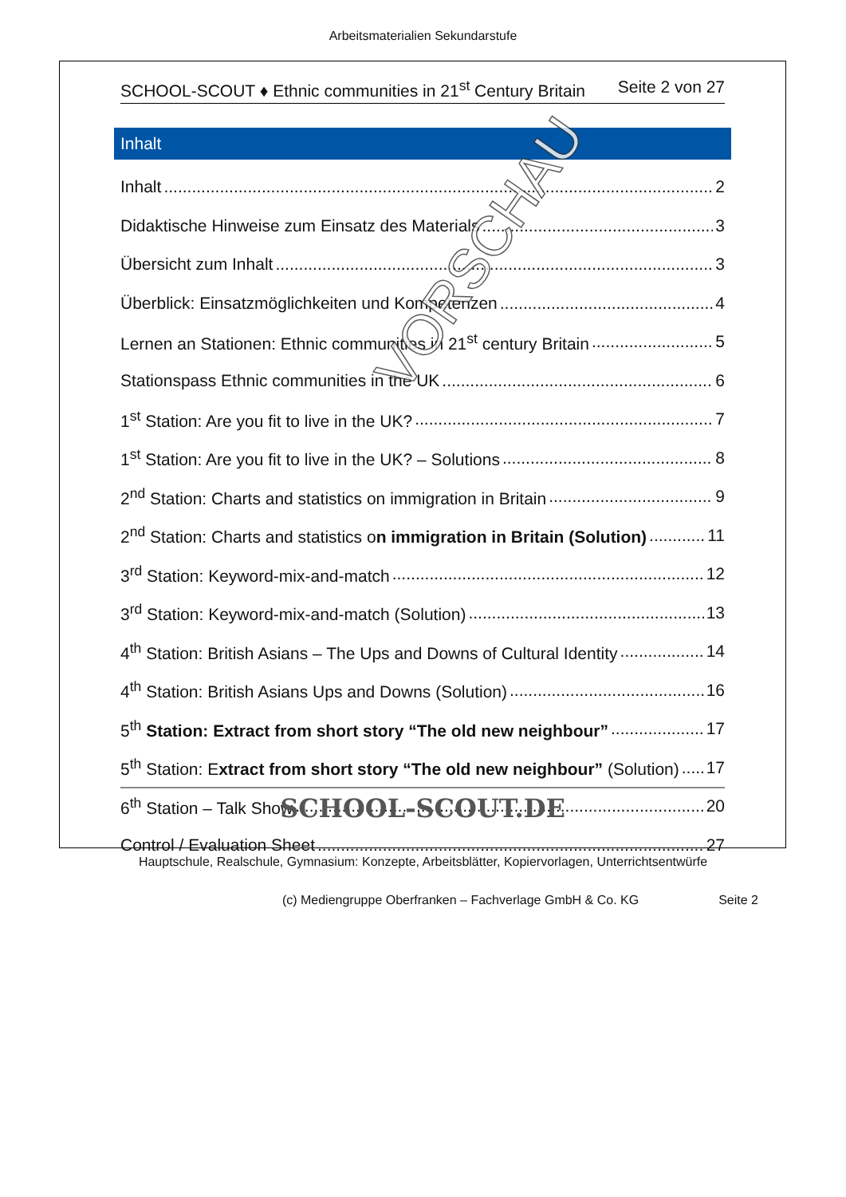Arbeitsmaterialien Sekundarstufe
SCHOOL-SCOUT ♦ Ethnic communities in 21<sup>st</sup> Century Britain Seite 2 von 27
Inhalt
Inhalt 2
Didaktische Hinweise zum Einsatz des Materials 3
Übersicht zum Inhalt 3
Überblick: Einsatzmöglichkeiten und Kompetenzen 4
Lernen an Stationen: Ethnic communities in 21<sup>st</sup> century Britain 5
Stationspass Ethnic communities in the UK 6
1<sup>st</sup> Station: Are you fit to live in the UK? 7
1<sup>st</sup> Station: Are you fit to live in the UK? – Solutions 8
2<sup>nd</sup> Station: Charts and statistics on immigration in Britain 9
2<sup>nd</sup> Station: Charts and statistics on immigration in Britain (Solution) 11
3<sup>rd</sup> Station: Keyword-mix-and-match 12
3<sup>rd</sup> Station: Keyword-mix-and-match (Solution) 13
4<sup>th</sup> Station: British Asians – The Ups and Downs of Cultural Identity 14
4<sup>th</sup> Station: British Asians Ups and Downs (Solution) 16
5<sup>th</sup> Station: Extract from short story “The old new neighbour” 17
5<sup>th</sup> Station: Extract from short story “The old new neighbour” (Solution) 17
6<sup>th</sup> Station – Talk Show 20
Control / Evaluation Sheet 27
VORSCHAU
SCHOOL-SCOUT.DE
Hauptschule, Realschule, Gymnasium: Konzepte, Arbeitsblätter, Kopiervorlagen, Unterrichtsentwürfe
(c) Mediengruppe Oberfranken – Fachverlage GmbH & Co. KG Seite 2